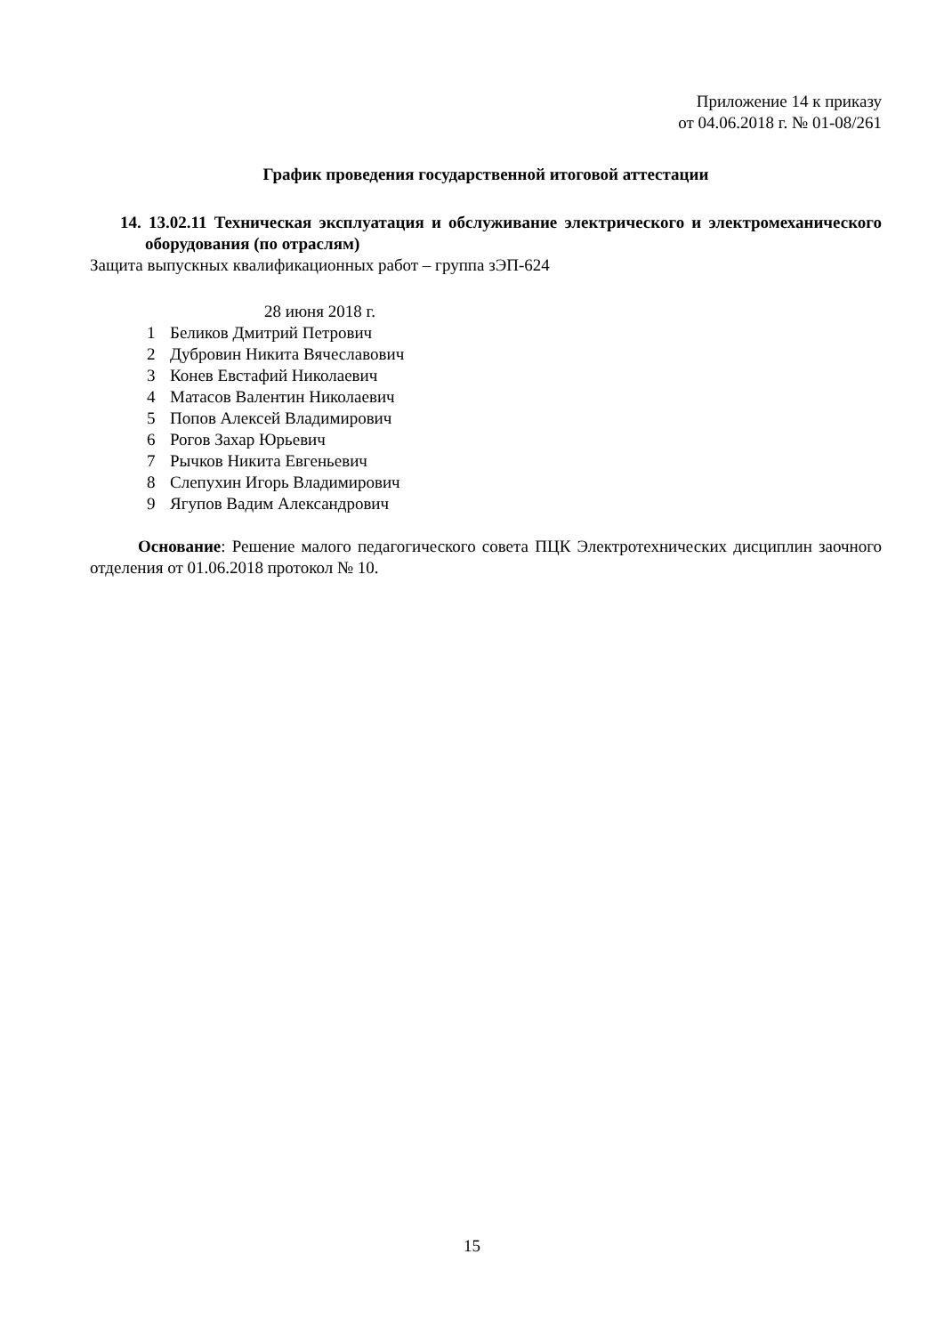Приложение 14 к приказу
от 04.06.2018 г. № 01-08/261
График проведения государственной итоговой аттестации
14. 13.02.11 Техническая эксплуатация и обслуживание электрического и электромеханического оборудования (по отраслям)
Защита выпускных квалификационных работ – группа зЭП-624
28 июня 2018 г.
1 Беликов Дмитрий Петрович
2 Дубровин Никита Вячеславович
3 Конев Евстафий Николаевич
4 Матасов Валентин Николаевич
5 Попов Алексей Владимирович
6 Рогов Захар Юрьевич
7 Рычков Никита Евгеньевич
8 Слепухин Игорь Владимирович
9 Ягупов Вадим Александрович
Основание: Решение малого педагогического совета ПЦК Электротехнических дисциплин заочного отделения от 01.06.2018 протокол № 10.
15